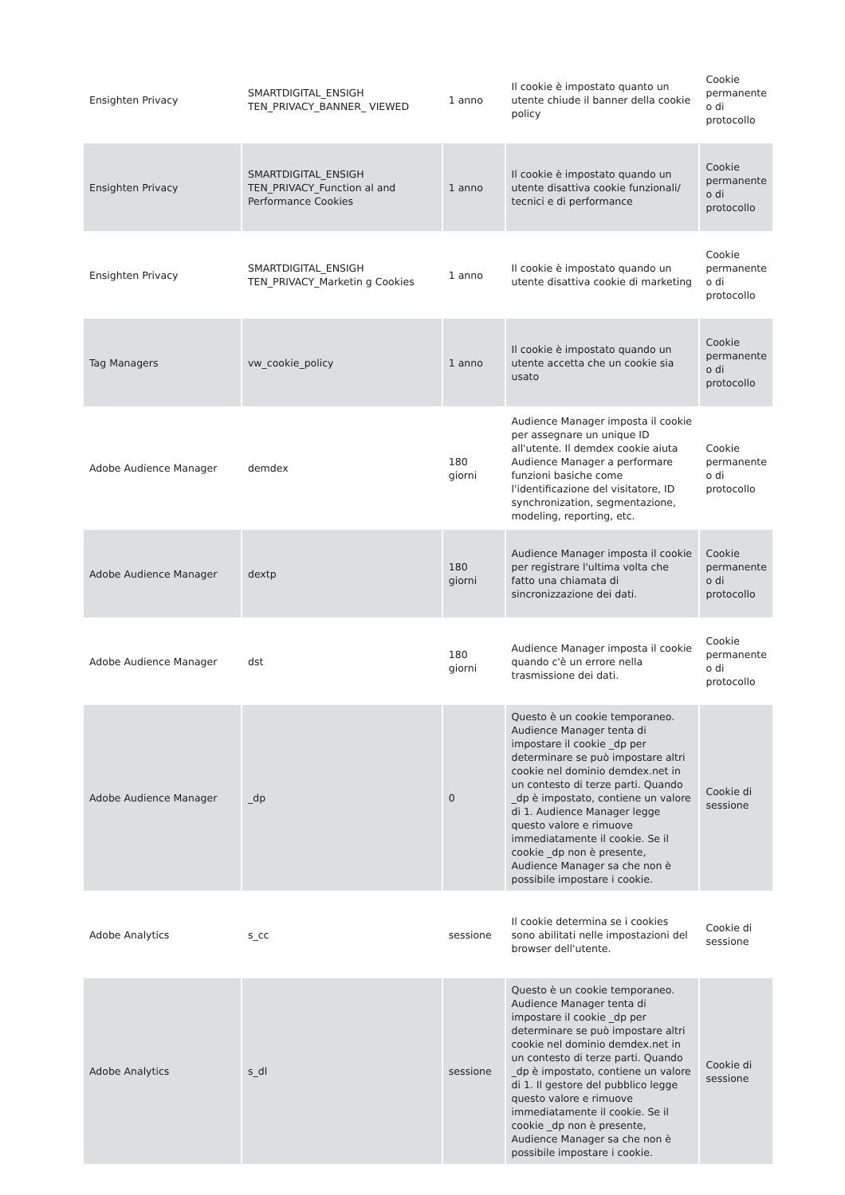| Ensighten Privacy | SMARTDIGITAL_ENSIGH TEN_PRIVACY_BANNER_ VIEWED | 1 anno | Il cookie è impostato quanto un utente chiude il banner della cookie policy | Cookie permanente o di protocollo |
| Ensighten Privacy | SMARTDIGITAL_ENSIGH TEN_PRIVACY_Function al and Performance Cookies | 1 anno | Il cookie è impostato quando un utente disattiva cookie funzionali/ tecnici e di performance | Cookie permanente o di protocollo |
| Ensighten Privacy | SMARTDIGITAL_ENSIGH TEN_PRIVACY_Marketin g Cookies | 1 anno | Il cookie è impostato quando un utente disattiva cookie di marketing | Cookie permanente o di protocollo |
| Tag Managers | vw_cookie_policy | 1 anno | Il cookie è impostato quando un utente accetta che un cookie sia usato | Cookie permanente o di protocollo |
| Adobe Audience Manager | demdex | 180 giorni | Audience Manager imposta il cookie per assegnare un unique ID all'utente. Il demdex cookie aiuta Audience Manager a performare funzioni basiche come l'identificazione del visitatore, ID synchronization, segmentazione, modeling, reporting, etc. | Cookie permanente o di protocollo |
| Adobe Audience Manager | dextp | 180 giorni | Audience Manager imposta il cookie per registrare l'ultima volta che fatto una chiamata di sincronizzazione dei dati. | Cookie permanente o di protocollo |
| Adobe Audience Manager | dst | 180 giorni | Audience Manager imposta il cookie quando c'è un errore nella trasmissione dei dati. | Cookie permanente o di protocollo |
| Adobe Audience Manager | _dp | 0 | Questo è un cookie temporaneo. Audience Manager tenta di impostare il cookie _dp per determinare se può impostare altri cookie nel dominio demdex.net in un contesto di terze parti. Quando _dp è impostato, contiene un valore di 1. Audience Manager legge questo valore e rimuove immediatamente il cookie. Se il cookie _dp non è presente, Audience Manager sa che non è possibile impostare i cookie. | Cookie di sessione |
| Adobe Analytics | s_cc | sessione | Il cookie determina se i cookies sono abilitati nelle impostazioni del browser dell'utente. | Cookie di sessione |
| Adobe Analytics | s_dl | sessione | Questo è un cookie temporaneo. Audience Manager tenta di impostare il cookie _dp per determinare se può impostare altri cookie nel dominio demdex.net in un contesto di terze parti. Quando _dp è impostato, contiene un valore di 1. Il gestore del pubblico legge questo valore e rimuove immediatamente il cookie. Se il cookie _dp non è presente, Audience Manager sa che non è possibile impostare i cookie. | Cookie di sessione |